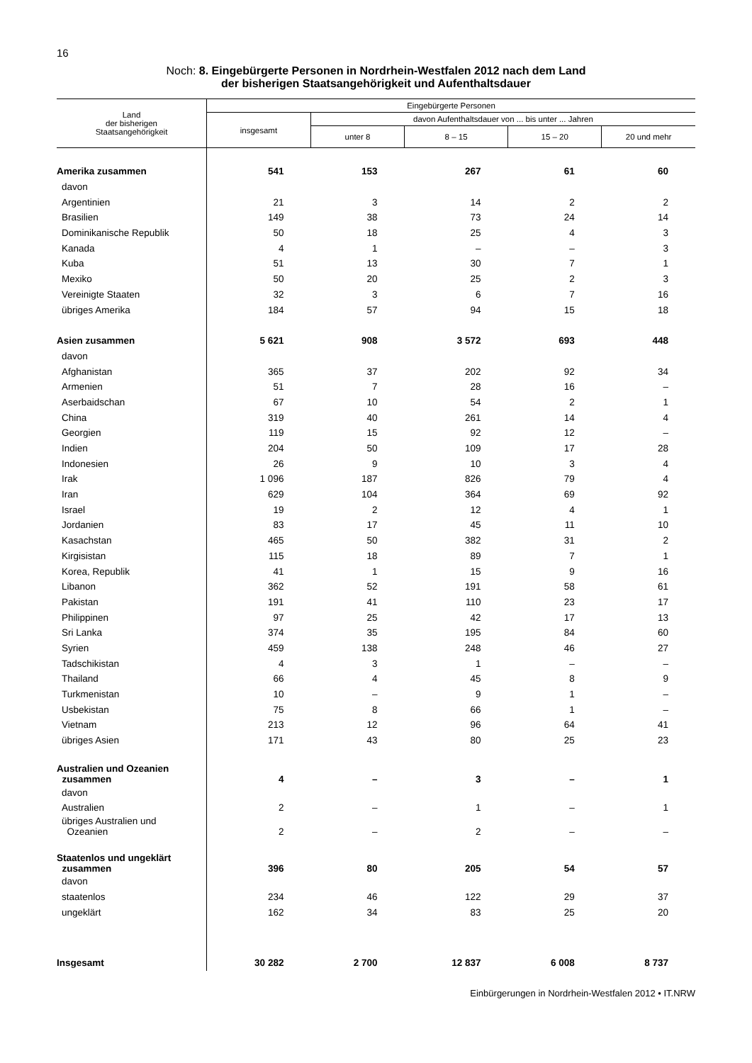16
Noch: 8. Eingebürgerte Personen in Nordrhein-Westfalen 2012 nach dem Land
der bisherigen Staatsangehörigkeit und Aufenthaltsdauer
| Land der bisherigen Staatsangehörigkeit | Eingebürgerte Personen | | | | |
| --- | --- | --- | --- | --- | --- |
| | insgesamt | davon Aufenthaltsdauer von ... bis unter ... Jahren | | | |
| | | unter 8 | 8 – 15 | 15 – 20 | 20 und mehr |
| Amerika zusammen | 541 | 153 | 267 | 61 | 60 |
| davon | | | | | |
| Argentinien | 21 | 3 | 14 | 2 | 2 |
| Brasilien | 149 | 38 | 73 | 24 | 14 |
| Dominikanische Republik | 50 | 18 | 25 | 4 | 3 |
| Kanada | 4 | 1 | – | – | 3 |
| Kuba | 51 | 13 | 30 | 7 | 1 |
| Mexiko | 50 | 20 | 25 | 2 | 3 |
| Vereinigte Staaten | 32 | 3 | 6 | 7 | 16 |
| übriges Amerika | 184 | 57 | 94 | 15 | 18 |
| Asien zusammen | 5 621 | 908 | 3 572 | 693 | 448 |
| davon | | | | | |
| Afghanistan | 365 | 37 | 202 | 92 | 34 |
| Armenien | 51 | 7 | 28 | 16 | – |
| Aserbaidschan | 67 | 10 | 54 | 2 | 1 |
| China | 319 | 40 | 261 | 14 | 4 |
| Georgien | 119 | 15 | 92 | 12 | – |
| Indien | 204 | 50 | 109 | 17 | 28 |
| Indonesien | 26 | 9 | 10 | 3 | 4 |
| Irak | 1 096 | 187 | 826 | 79 | 4 |
| Iran | 629 | 104 | 364 | 69 | 92 |
| Israel | 19 | 2 | 12 | 4 | 1 |
| Jordanien | 83 | 17 | 45 | 11 | 10 |
| Kasachstan | 465 | 50 | 382 | 31 | 2 |
| Kirgisistan | 115 | 18 | 89 | 7 | 1 |
| Korea, Republik | 41 | 1 | 15 | 9 | 16 |
| Libanon | 362 | 52 | 191 | 58 | 61 |
| Pakistan | 191 | 41 | 110 | 23 | 17 |
| Philippinen | 97 | 25 | 42 | 17 | 13 |
| Sri Lanka | 374 | 35 | 195 | 84 | 60 |
| Syrien | 459 | 138 | 248 | 46 | 27 |
| Tadschikistan | 4 | 3 | 1 | – | – |
| Thailand | 66 | 4 | 45 | 8 | 9 |
| Turkmenistan | 10 | – | 9 | 1 | – |
| Usbekistan | 75 | 8 | 66 | 1 | – |
| Vietnam | 213 | 12 | 96 | 64 | 41 |
| übriges Asien | 171 | 43 | 80 | 25 | 23 |
| Australien und Ozeanien zusammen | 4 | – | 3 | – | 1 |
| davon | | | | | |
| Australien | 2 | – | 1 | – | 1 |
| übriges Australien und Ozeanien | 2 | – | 2 | – | – |
| Staatenlos und ungeklärt zusammen | 396 | 80 | 205 | 54 | 57 |
| davon | | | | | |
| staatenlos | 234 | 46 | 122 | 29 | 37 |
| ungeklärt | 162 | 34 | 83 | 25 | 20 |
| Insgesamt | 30 282 | 2 700 | 12 837 | 6 008 | 8 737 |
Einbürgerungen in Nordrhein-Westfalen 2012 • IT.NRW